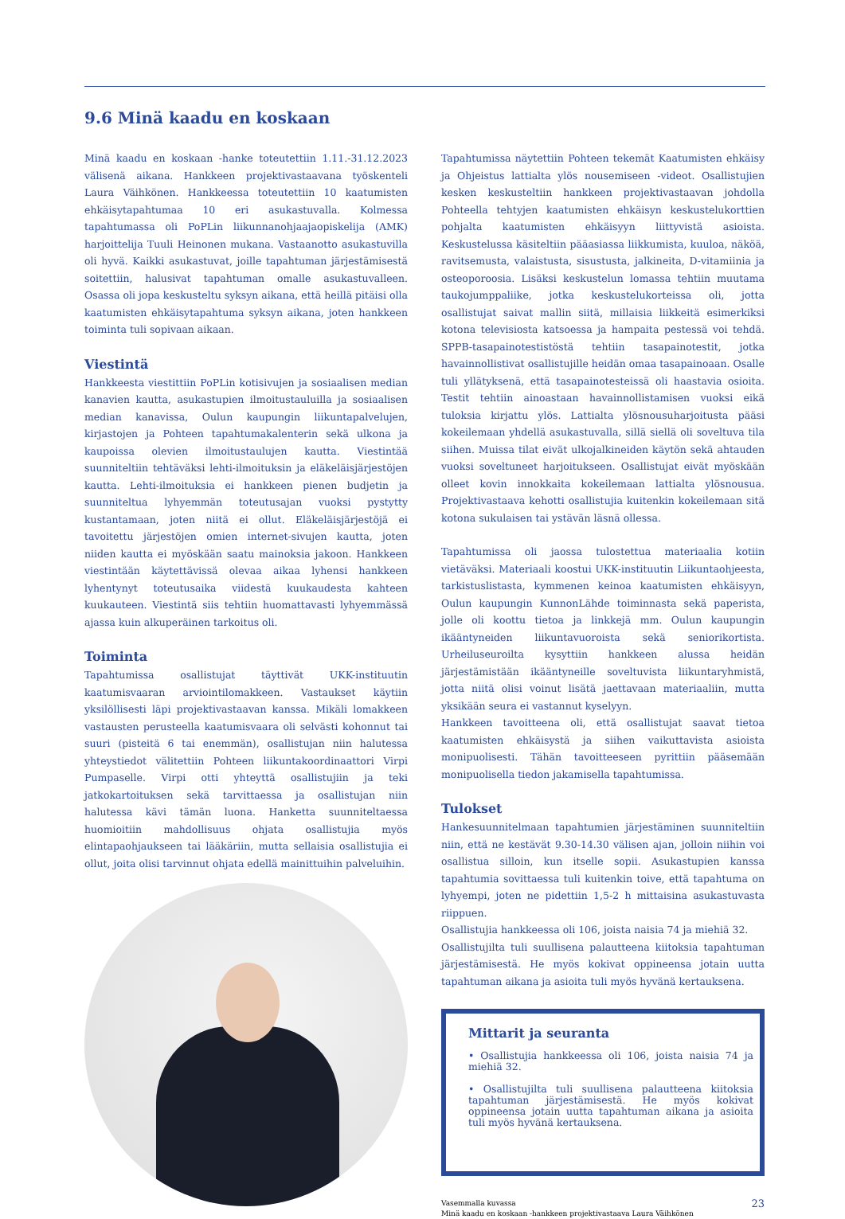9.6 Minä kaadu en koskaan
Minä kaadu en koskaan -hanke toteutettiin 1.11.-31.12.2023 välisenä aikana. Hankkeen projektivastaavana työskenteli Laura Väihkönen. Hankkeessa toteutettiin 10 kaatumisten ehkäisytapahtumaa 10 eri asukastuvalla. Kolmessa tapahtumassa oli PoPLin liikunnanohjaajaopiskelija (AMK) harjoittelija Tuuli Heinonen mukana. Vastaanotto asukastuvilla oli hyvä. Kaikki asukastuvat, joille tapahtuman järjestämisestä soitettiin, halusivat tapahtuman omalle asukastuvalleen. Osassa oli jopa keskusteltu syksyn aikana, että heillä pitäisi olla kaatumisten ehkäisytapahtuma syksyn aikana, joten hankkeen toiminta tuli sopivaan aikaan.
Viestintä
Hankkeesta viestittiin PoPLin kotisivujen ja sosiaalisen median kanavien kautta, asukastupien ilmoitustauluilla ja sosiaalisen median kanavissa, Oulun kaupungin liikuntapalvelujen, kirjastojen ja Pohteen tapahtumakalenterin sekä ulkona ja kaupoissa olevien ilmoitustaulujen kautta. Viestintää suunniteltiin tehtäväksi lehti-ilmoituksin ja eläkeläisjärjestöjen kautta. Lehti-ilmoituksia ei hankkeen pienen budjetin ja suunniteltua lyhyemmän toteutusajan vuoksi pystytty kustantamaan, joten niitä ei ollut. Eläkeläisjärjestöjä ei tavoitettu järjestöjen omien internet-sivujen kautta, joten niiden kautta ei myöskään saatu mainoksia jakoon. Hankkeen viestintään käytettävissä olevaa aikaa lyhensi hankkeen lyhentynyt toteutusaika viidestä kuukaudesta kahteen kuukauteen. Viestintä siis tehtiin huomattavasti lyhyemmässä ajassa kuin alkuperäinen tarkoitus oli.
Toiminta
Tapahtumissa osallistujat täyttivät UKK-instituutin kaatumisvaaran arviointilomakkeen. Vastaukset käytiin yksilöllisesti läpi projektivastaavan kanssa. Mikäli lomakkeen vastausten perusteella kaatumisvaara oli selvästi kohonnut tai suuri (pisteitä 6 tai enemmän), osallistujan niin halutessa yhteystiedot välitettiin Pohteen liikuntakoordinaattori Virpi Pumpaselle. Virpi otti yhteyttä osallistujiin ja teki jatkokartoituksen sekä tarvittaessa ja osallistujan niin halutessa kävi tämän luona. Hanketta suunniteltaessa huomioitiin mahdollisuus ohjata osallistujia myös elintapaohjaukseen tai lääkäriin, mutta sellaisia osallistujia ei ollut, joita olisi tarvinnut ohjata edellä mainittuihin palveluihin.
Tapahtumissa näytettiin Pohteen tekemät Kaatumisten ehkäisy ja Ohjeistus lattialta ylös nousemiseen -videot. Osallistujien kesken keskusteltiin hankkeen projektivastaavan johdolla Pohteella tehtyjen kaatumisten ehkäisyn keskustelukorttien pohjalta kaatumisten ehkäisyyn liittyvistä asioista. Keskustelussa käsiteltiin pääasiassa liikkumista, kuuloa, näköä, ravitsemusta, valaistusta, sisustusta, jalkineita, D-vitamiinia ja osteoporoosia. Lisäksi keskustelun lomassa tehtiin muutama taukojumppaliike, jotka keskustelukorteissa oli, jotta osallistujat saivat mallin siitä, millaisia liikkeitä esimerkiksi kotona televisiosta katsoessa ja hampaita pestessä voi tehdä. SPPB-tasapainotestistöstä tehtiin tasapainotestit, jotka havainnollistivat osallistujille heidän omaa tasapainoaan. Osalle tuli yllätyksenä, että tasapainotesteissä oli haastavia osioita. Testit tehtiin ainoastaan havainnollistamisen vuoksi eikä tuloksia kirjattu ylös. Lattialta ylösnousuharjoitusta pääsi kokeilemaan yhdellä asukastuvalla, sillä siellä oli soveltuva tila siihen. Muissa tilat eivät ulkojalkineiden käytön sekä ahtauden vuoksi soveltuneet harjoitukseen. Osallistujat eivät myöskään olleet kovin innokkaita kokeilemaan lattialta ylösnousua. Projektivastaava kehotti osallistujia kuitenkin kokeilemaan sitä kotona sukulaisen tai ystävän läsnä ollessa.
Tapahtumissa oli jaossa tulostettua materiaalia kotiin vietäväksi. Materiaali koostui UKK-instituutin Liikuntaohjeesta, tarkistuslistasta, kymmenen keinoa kaatumisten ehkäisyyn, Oulun kaupungin KunnonLähde toiminnasta sekä paperista, jolle oli koottu tietoa ja linkkejä mm. Oulun kaupungin ikääntyneiden liikuntavuoroista sekä seniorikortista. Urheiluseuroilta kysyttiin hankkeen alussa heidän järjestämistään ikääntyneille soveltuvista liikuntaryhmistä, jotta niitä olisi voinut lisätä jaettavaan materiaaliin, mutta yksikään seura ei vastannut kyselyyn.
Hankkeen tavoitteena oli, että osallistujat saavat tietoa kaatumisten ehkäisystä ja siihen vaikuttavista asioista monipuolisesti. Tähän tavoitteeseen pyrittiin pääsemään monipuolisella tiedon jakamisella tapahtumissa.
Tulokset
Hankesuunnitelmaan tapahtumien järjestäminen suunniteltiin niin, että ne kestävät 9.30-14.30 välisen ajan, jolloin niihin voi osallistua silloin, kun itselle sopii. Asukastupien kanssa tapahtumia sovittaessa tuli kuitenkin toive, että tapahtuma on lyhyempi, joten ne pidettiin 1,5-2 h mittaisina asukastuvasta riippuen.
Osallistujia hankkeessa oli 106, joista naisia 74 ja miehiä 32.
Osallistujilta tuli suullisena palautteena kiitoksia tapahtuman järjestämisestä. He myös kokivat oppineensa jotain uutta tapahtuman aikana ja asioita tuli myös hyvänä kertauksena.
Mittarit ja seuranta
• Osallistujia hankkeessa oli 106, joista naisia 74 ja miehiä 32.
• Osallistujilta tuli suullisena palautteena kiitoksia tapahtuman järjestämisestä. He myös kokivat oppineensa jotain uutta tapahtuman aikana ja asioita tuli myös hyvänä kertauksena.
Vasemmalla kuvassa
Minä kaadu en koskaan -hankkeen projektivastaava Laura Väihkönen
23